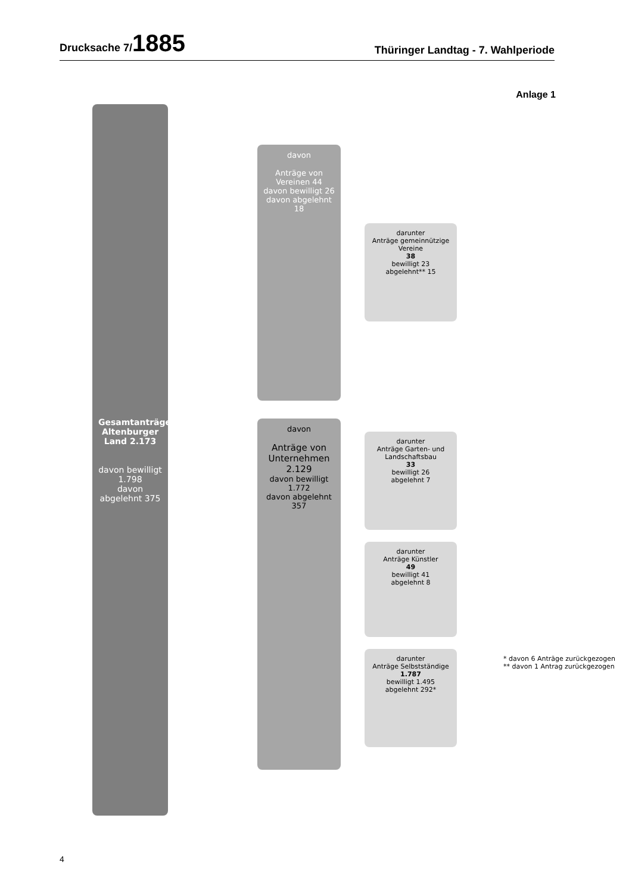Drucksache 7/1885
Thüringer Landtag - 7. Wahlperiode
Anlage 1
Gesamtanträge Altenburger Land 2.173
davon bewilligt 1.798
davon abgelehnt 375
davon
Anträge von Vereinen 44
davon bewilligt 26
davon abgelehnt 18
davon
Anträge von Unternehmen 2.129
davon bewilligt 1.772
davon abgelehnt 357
darunter
Anträge gemeinnützige Vereine
38
bewilligt 23
abgelehnt** 15
darunter
Anträge Garten- und Landschaftsbau
33
bewilligt 26
abgelehnt 7
darunter
Anträge Künstler
49
bewilligt 41
abgelehnt 8
darunter
Anträge Selbstständige
1.787
bewilligt 1.495
abgelehnt 292*
* davon 6 Anträge zurückgezogen
** davon 1 Antrag zurückgezogen
4